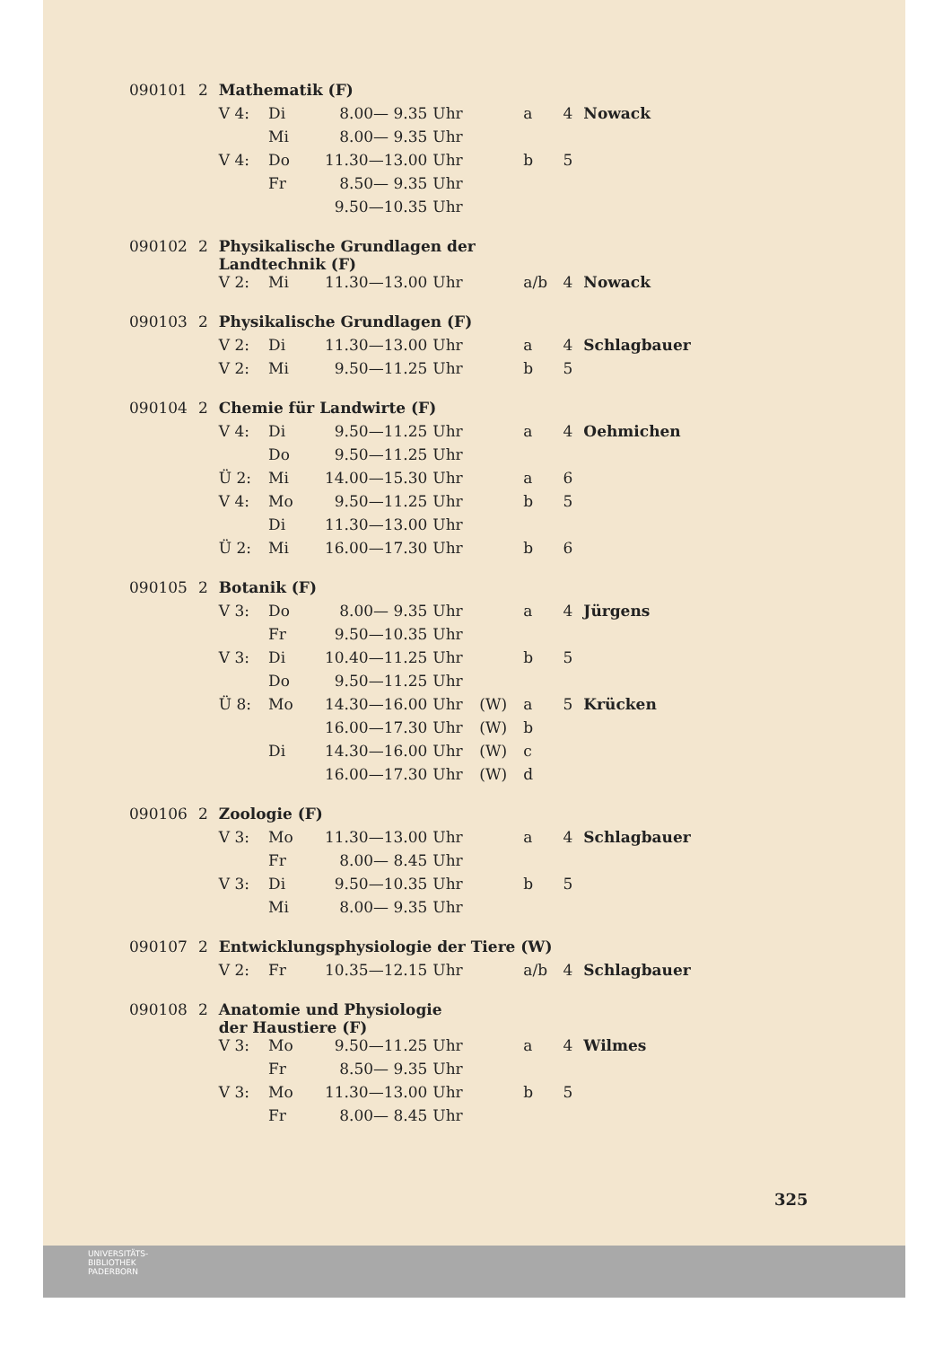| 090101 | 2 | Mathematik (F) | | | | | | | |
| | | V 4: | Di | 8.00— 9.35 | Uhr | | a | 4 | Nowack |
| | | | Mi | 8.00— 9.35 | Uhr | | | | |
| | | V 4: | Do | 11.30—13.00 | Uhr | | b | 5 | |
| | | | Fr | 8.50— 9.35 | Uhr | | | | |
| | | | | 9.50—10.35 | Uhr | | | | |
| 090102 | 2 | Physikalische Grundlagen der Landtechnik (F) | | | | | | | |
| | | V 2: | Mi | 11.30—13.00 | Uhr | | a/b | 4 | Nowack |
| 090103 | 2 | Physikalische Grundlagen (F) | | | | | | | |
| | | V 2: | Di | 11.30—13.00 | Uhr | | a | 4 | Schlagbauer |
| | | V 2: | Mi | 9.50—11.25 | Uhr | | b | 5 | |
| 090104 | 2 | Chemie für Landwirte (F) | | | | | | | |
| | | V 4: | Di | 9.50—11.25 | Uhr | | a | 4 | Oehmichen |
| | | | Do | 9.50—11.25 | Uhr | | | | |
| | | Ü 2: | Mi | 14.00—15.30 | Uhr | | a | 6 | |
| | | V 4: | Mo | 9.50—11.25 | Uhr | | b | 5 | |
| | | | Di | 11.30—13.00 | Uhr | | | | |
| | | Ü 2: | Mi | 16.00—17.30 | Uhr | | b | 6 | |
| 090105 | 2 | Botanik (F) | | | | | | | |
| | | V 3: | Do | 8.00— 9.35 | Uhr | | a | 4 | Jürgens |
| | | | Fr | 9.50—10.35 | Uhr | | | | |
| | | V 3: | Di | 10.40—11.25 | Uhr | | b | 5 | |
| | | | Do | 9.50—11.25 | Uhr | | | | |
| | | Ü 8: | Mo | 14.30—16.00 | Uhr | (W) | a | 5 | Krücken |
| | | | | 16.00—17.30 | Uhr | (W) | b | | |
| | | | Di | 14.30—16.00 | Uhr | (W) | c | | |
| | | | | 16.00—17.30 | Uhr | (W) | d | | |
| 090106 | 2 | Zoologie (F) | | | | | | | |
| | | V 3: | Mo | 11.30—13.00 | Uhr | | a | 4 | Schlagbauer |
| | | | Fr | 8.00— 8.45 | Uhr | | | | |
| | | V 3: | Di | 9.50—10.35 | Uhr | | b | 5 | |
| | | | Mi | 8.00— 9.35 | Uhr | | | | |
| 090107 | 2 | Entwicklungsphysiologie der Tiere (W) | | | | | | | |
| | | V 2: | Fr | 10.35—12.15 | Uhr | | a/b | 4 | Schlagbauer |
| 090108 | 2 | Anatomie und Physiologie der Haustiere (F) | | | | | | | |
| | | V 3: | Mo | 9.50—11.25 | Uhr | | a | 4 | Wilmes |
| | | | Fr | 8.50— 9.35 | Uhr | | | | |
| | | V 3: | Mo | 11.30—13.00 | Uhr | | b | 5 | |
| | | | Fr | 8.00— 8.45 | Uhr | | | | |
325
UNIVERSITÄTS-
BIBLIOTHEK
PADERBORN